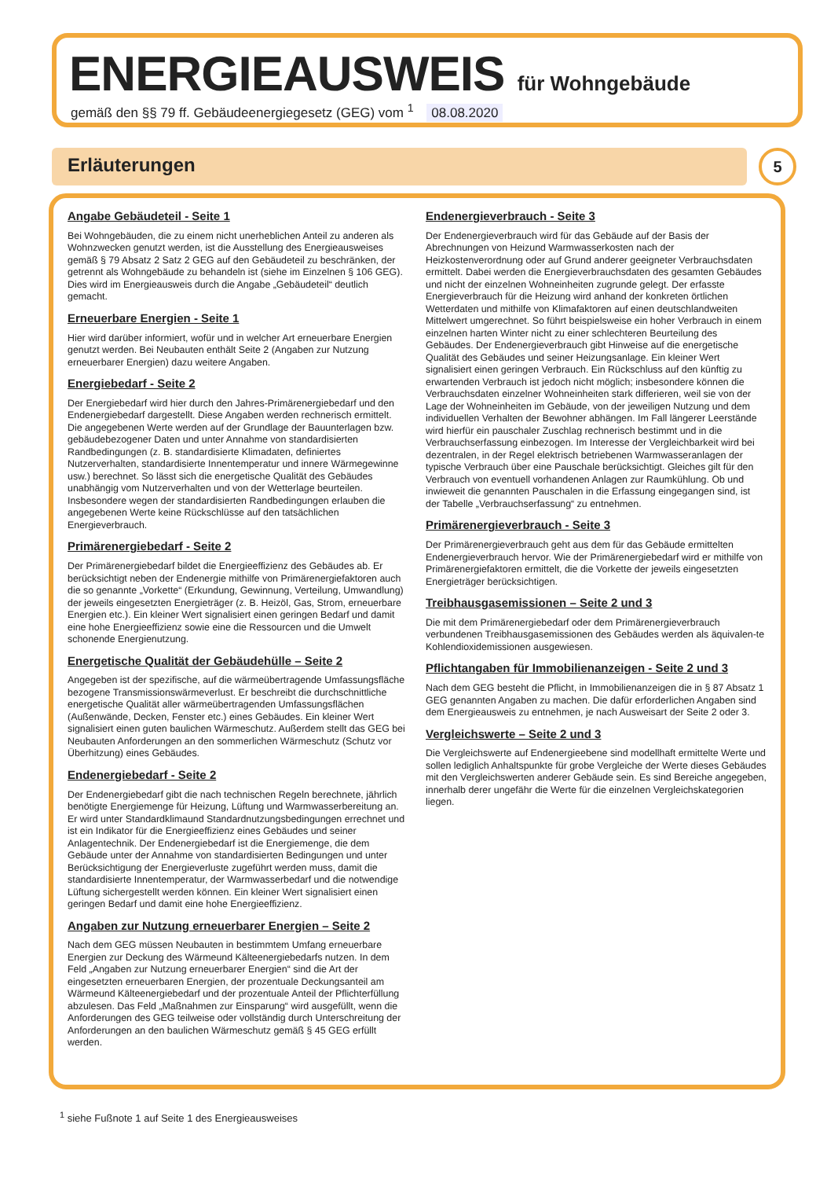ENERGIEAUSWEIS für Wohngebäude
gemäß den §§ 79 ff. Gebäudeenergiegesetz (GEG) vom <sup>1</sup> 08.08.2020
Erläuterungen 5
Angabe Gebäudeteil - Seite 1
Bei Wohngebäuden, die zu einem nicht unerheblichen Anteil zu anderen als Wohnzwecken genutzt werden, ist die Ausstellung des Energieausweises gemäß § 79 Absatz 2 Satz 2 GEG auf den Gebäudeteil zu beschränken, der getrennt als Wohngebäude zu behandeln ist (siehe im Einzelnen § 106 GEG). Dies wird im Energieausweis durch die Angabe „Gebäudeteil“ deutlich gemacht.
Erneuerbare Energien - Seite 1
Hier wird darüber informiert, wofür und in welcher Art erneuerbare Energien genutzt werden. Bei Neubauten enthält Seite 2 (Angaben zur Nutzung erneuerbarer Energien) dazu weitere Angaben.
Energiebedarf - Seite 2
Der Energiebedarf wird hier durch den Jahres-Primärenergiebedarf und den Endenergiebedarf dargestellt. Diese Angaben werden rechnerisch ermittelt. Die angegebenen Werte werden auf der Grundlage der Bauunterlagen bzw. gebäudebezogener Daten und unter Annahme von standardisierten Randbedingungen (z. B. standardisierte Klimadaten, definiertes Nutzerverhalten, standardisierte Innentemperatur und innere Wärmegewinne usw.) berechnet. So lässt sich die energetische Qualität des Gebäudes unabhängig vom Nutzerverhalten und von der Wetterlage beurteilen. Insbesondere wegen der standardisierten Randbedingungen erlauben die angegebenen Werte keine Rückschlüsse auf den tatsächlichen Energieverbrauch.
Primärenergiebedarf - Seite 2
Der Primärenergiebedarf bildet die Energieeffizienz des Gebäudes ab. Er berücksichtigt neben der Endenergie mithilfe von Primärenergiefaktoren auch die so genannte „Vorkette“ (Erkundung, Gewinnung, Verteilung, Umwandlung) der jeweils eingesetzten Energieträger (z. B. Heizöl, Gas, Strom, erneuerbare Energien etc.). Ein kleiner Wert signalisiert einen geringen Bedarf und damit eine hohe Energieeffizienz sowie eine die Ressourcen und die Umwelt schonende Energienutzung.
Energetische Qualität der Gebäudehülle – Seite 2
Angegeben ist der spezifische, auf die wärmeübertragende Umfassungsfläche bezogene Transmissionswärmeverlust. Er beschreibt die durchschnittliche energetische Qualität aller wärmeübertragenden Umfassungsflächen (Außenwände, Decken, Fenster etc.) eines Gebäudes. Ein kleiner Wert signalisiert einen guten baulichen Wärmeschutz. Außerdem stellt das GEG bei Neubauten Anforderungen an den sommerlichen Wärmeschutz (Schutz vor Überhitzung) eines Gebäudes.
Endenergiebedarf - Seite 2
Der Endenergiebedarf gibt die nach technischen Regeln berechnete, jährlich benötigte Energiemenge für Heizung, Lüftung und Warmwasserbereitung an. Er wird unter Standardklimaund Standardnutzungsbedingungen errechnet und ist ein Indikator für die Energieeffizienz eines Gebäudes und seiner Anlagentechnik. Der Endenergiebedarf ist die Energiemenge, die dem Gebäude unter der Annahme von standardisierten Bedingungen und unter Berücksichtigung der Energieverluste zugeführt werden muss, damit die standardisierte Innentemperatur, der Warmwasserbedarf und die notwendige Lüftung sichergestellt werden können. Ein kleiner Wert signalisiert einen geringen Bedarf und damit eine hohe Energieeffizienz.
Angaben zur Nutzung erneuerbarer Energien – Seite 2
Nach dem GEG müssen Neubauten in bestimmtem Umfang erneuerbare Energien zur Deckung des Wärmeund Kälteenergiebedarfs nutzen. In dem Feld „Angaben zur Nutzung erneuerbarer Energien“ sind die Art der eingesetzten erneuerbaren Energien, der prozentuale Deckungsanteil am Wärmeund Kälteenergiebedarf und der prozentuale Anteil der Pflichterfüllung abzulesen. Das Feld „Maßnahmen zur Einsparung“ wird ausgefüllt, wenn die Anforderungen des GEG teilweise oder vollständig durch Unterschreitung der Anforderungen an den baulichen Wärmeschutz gemäß § 45 GEG erfüllt werden.
Endenergieverbrauch - Seite 3
Der Endenergieverbrauch wird für das Gebäude auf der Basis der Abrechnungen von Heizund Warmwasserkosten nach der Heizkostenverordnung oder auf Grund anderer geeigneter Verbrauchsdaten ermittelt. Dabei werden die Energieverbrauchsdaten des gesamten Gebäudes und nicht der einzelnen Wohneinheiten zugrunde gelegt. Der erfasste Energieverbrauch für die Heizung wird anhand der konkreten örtlichen Wetterdaten und mithilfe von Klimafaktoren auf einen deutschlandweiten Mittelwert umgerechnet. So führt beispielsweise ein hoher Verbrauch in einem einzelnen harten Winter nicht zu einer schlechteren Beurteilung des Gebäudes. Der Endenergieverbrauch gibt Hinweise auf die energetische Qualität des Gebäudes und seiner Heizungsanlage. Ein kleiner Wert signalisiert einen geringen Verbrauch. Ein Rückschluss auf den künftig zu erwartenden Verbrauch ist jedoch nicht möglich; insbesondere können die Verbrauchsdaten einzelner Wohneinheiten stark differieren, weil sie von der Lage der Wohneinheiten im Gebäude, von der jeweiligen Nutzung und dem individuellen Verhalten der Bewohner abhängen. Im Fall längerer Leerstände wird hierfür ein pauschaler Zuschlag rechnerisch bestimmt und in die Verbrauchserfassung einbezogen. Im Interesse der Vergleichbarkeit wird bei dezentralen, in der Regel elektrisch betriebenen Warmwasseranlagen der typische Verbrauch über eine Pauschale berücksichtigt. Gleiches gilt für den Verbrauch von eventuell vorhandenen Anlagen zur Raumkühlung. Ob und inwieweit die genannten Pauschalen in die Erfassung eingegangen sind, ist der Tabelle „Verbrauchserfassung“ zu entnehmen.
Primärenergieverbrauch - Seite 3
Der Primärenergieverbrauch geht aus dem für das Gebäude ermittelten Endenergieverbrauch hervor. Wie der Primärenergiebedarf wird er mithilfe von Primärenergiefaktoren ermittelt, die die Vorkette der jeweils eingesetzten Energieträger berücksichtigen.
Treibhausgasemissionen – Seite 2 und 3
Die mit dem Primärenergiebedarf oder dem Primärenergieverbrauch verbundenen Treibhausgasemissionen des Gebäudes werden als äquivalen-te Kohlendioxidemissionen ausgewiesen.
Pflichtangaben für Immobilienanzeigen - Seite 2 und 3
Nach dem GEG besteht die Pflicht, in Immobilienanzeigen die in § 87 Absatz 1 GEG genannten Angaben zu machen. Die dafür erforderlichen Angaben sind dem Energieausweis zu entnehmen, je nach Ausweisart der Seite 2 oder 3.
Vergleichswerte – Seite 2 und 3
Die Vergleichswerte auf Endenergieebene sind modellhaft ermittelte Werte und sollen lediglich Anhaltspunkte für grobe Vergleiche der Werte dieses Gebäudes mit den Vergleichswerten anderer Gebäude sein. Es sind Bereiche angegeben, innerhalb derer ungefähr die Werte für die einzelnen Vergleichskategorien liegen.
<sup>1</sup> siehe Fußnote 1 auf Seite 1 des Energieausweises